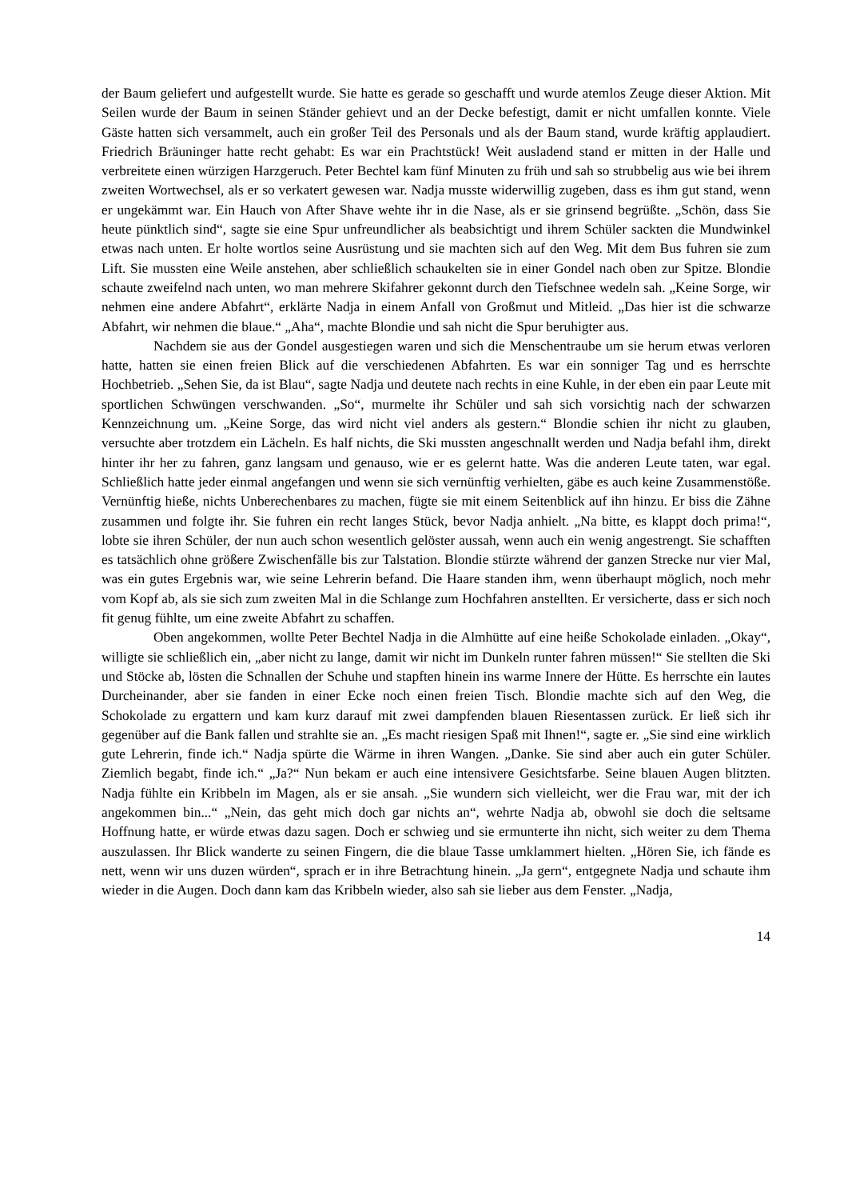der Baum geliefert und aufgestellt wurde. Sie hatte es gerade so geschafft und wurde atemlos Zeuge dieser Aktion. Mit Seilen wurde der Baum in seinen Ständer gehievt und an der Decke befestigt, damit er nicht umfallen konnte. Viele Gäste hatten sich versammelt, auch ein großer Teil des Personals und als der Baum stand, wurde kräftig applaudiert. Friedrich Bräuninger hatte recht gehabt: Es war ein Prachtstück! Weit ausladend stand er mitten in der Halle und verbreitete einen würzigen Harzgeruch. Peter Bechtel kam fünf Minuten zu früh und sah so strubbelig aus wie bei ihrem zweiten Wortwechsel, als er so verkatert gewesen war. Nadja musste widerwillig zugeben, dass es ihm gut stand, wenn er ungekämmt war. Ein Hauch von After Shave wehte ihr in die Nase, als er sie grinsend begrüßte. „Schön, dass Sie heute pünktlich sind“, sagte sie eine Spur unfreundlicher als beabsichtigt und ihrem Schüler sackten die Mundwinkel etwas nach unten. Er holte wortlos seine Ausrüstung und sie machten sich auf den Weg. Mit dem Bus fuhren sie zum Lift. Sie mussten eine Weile anstehen, aber schließlich schaukelten sie in einer Gondel nach oben zur Spitze. Blondie schaute zweifelnd nach unten, wo man mehrere Skifahrer gekonnt durch den Tiefschnee wedeln sah. „Keine Sorge, wir nehmen eine andere Abfahrt“, erklärte Nadja in einem Anfall von Großmut und Mitleid. „Das hier ist die schwarze Abfahrt, wir nehmen die blaue.“ „Aha“, machte Blondie und sah nicht die Spur beruhigter aus.
Nachdem sie aus der Gondel ausgestiegen waren und sich die Menschentraube um sie herum etwas verloren hatte, hatten sie einen freien Blick auf die verschiedenen Abfahrten. Es war ein sonniger Tag und es herrschte Hochbetrieb. „Sehen Sie, da ist Blau“, sagte Nadja und deutete nach rechts in eine Kuhle, in der eben ein paar Leute mit sportlichen Schwüngen verschwanden. „So“, murmelte ihr Schüler und sah sich vorsichtig nach der schwarzen Kennzeichnung um. „Keine Sorge, das wird nicht viel anders als gestern.“ Blondie schien ihr nicht zu glauben, versuchte aber trotzdem ein Lächeln. Es half nichts, die Ski mussten angeschnallt werden und Nadja befahl ihm, direkt hinter ihr her zu fahren, ganz langsam und genauso, wie er es gelernt hatte. Was die anderen Leute taten, war egal. Schließlich hatte jeder einmal angefangen und wenn sie sich vernünftig verhielten, gäbe es auch keine Zusammenstöße. Vernünftig hieße, nichts Unberechenbares zu machen, fügte sie mit einem Seitenblick auf ihn hinzu. Er biss die Zähne zusammen und folgte ihr. Sie fuhren ein recht langes Stück, bevor Nadja anhielt. „Na bitte, es klappt doch prima!“, lobte sie ihren Schüler, der nun auch schon wesentlich gelöster aussah, wenn auch ein wenig angestrengt. Sie schafften es tatsächlich ohne größere Zwischenfälle bis zur Talstation. Blondie stürzte während der ganzen Strecke nur vier Mal, was ein gutes Ergebnis war, wie seine Lehrerin befand. Die Haare standen ihm, wenn überhaupt möglich, noch mehr vom Kopf ab, als sie sich zum zweiten Mal in die Schlange zum Hochfahren anstellten. Er versicherte, dass er sich noch fit genug fühlte, um eine zweite Abfahrt zu schaffen.
Oben angekommen, wollte Peter Bechtel Nadja in die Almhütte auf eine heiße Schokolade einladen. „Okay“, willigte sie schließlich ein, „aber nicht zu lange, damit wir nicht im Dunkeln runter fahren müssen!“ Sie stellten die Ski und Stöcke ab, lösten die Schnallen der Schuhe und stapften hinein ins warme Innere der Hütte. Es herrschte ein lautes Durcheinander, aber sie fanden in einer Ecke noch einen freien Tisch. Blondie machte sich auf den Weg, die Schokolade zu ergattern und kam kurz darauf mit zwei dampfenden blauen Riesentassen zurück. Er ließ sich ihr gegenüber auf die Bank fallen und strahlte sie an. „Es macht riesigen Spaß mit Ihnen!“, sagte er. „Sie sind eine wirklich gute Lehrerin, finde ich.“ Nadja spürte die Wärme in ihren Wangen. „Danke. Sie sind aber auch ein guter Schüler. Ziemlich begabt, finde ich.“ „Ja?“ Nun bekam er auch eine intensivere Gesichtsfarbe. Seine blauen Augen blitzten. Nadja fühlte ein Kribbeln im Magen, als er sie ansah. „Sie wundern sich vielleicht, wer die Frau war, mit der ich angekommen bin...“ „Nein, das geht mich doch gar nichts an“, wehrte Nadja ab, obwohl sie doch die seltsame Hoffnung hatte, er würde etwas dazu sagen. Doch er schwieg und sie ermunterte ihn nicht, sich weiter zu dem Thema auszulassen. Ihr Blick wanderte zu seinen Fingern, die die blaue Tasse umklammert hielten. „Hören Sie, ich fände es nett, wenn wir uns duzen würden“, sprach er in ihre Betrachtung hinein. „Ja gern“, entgegnete Nadja und schaute ihm wieder in die Augen. Doch dann kam das Kribbeln wieder, also sah sie lieber aus dem Fenster. „Nadja,
14